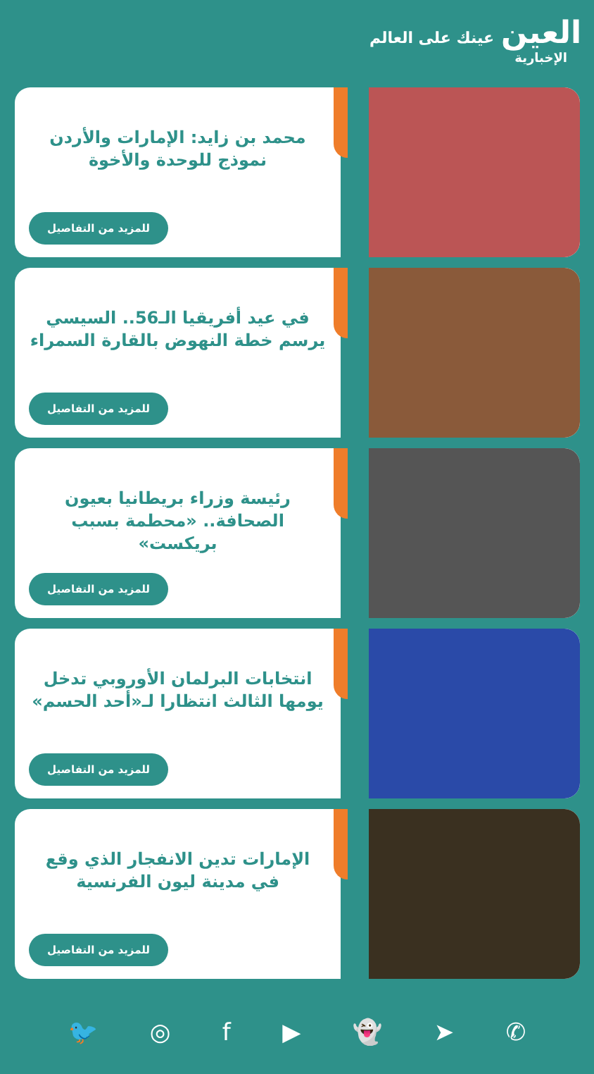العين عينك على العالم
الإخبارية
محمد بن زايد: الإمارات والأردن نموذج للوحدة والأخوة
للمزيد من التفاصيل
في عيد أفريقيا الـ56.. السيسي يرسم خطة النهوض بالقارة السمراء
للمزيد من التفاصيل
رئيسة وزراء بريطانيا بعيون الصحافة.. «محطمة بسبب بريكست»
للمزيد من التفاصيل
انتخابات البرلمان الأوروبي تدخل يومها الثالث انتظارا لـ«أحد الحسم»
للمزيد من التفاصيل
الإمارات تدين الانفجار الذي وقع في مدينة ليون الفرنسية
للمزيد من التفاصيل
🐦 ◎ f ▶ 👻 ➤ ✆